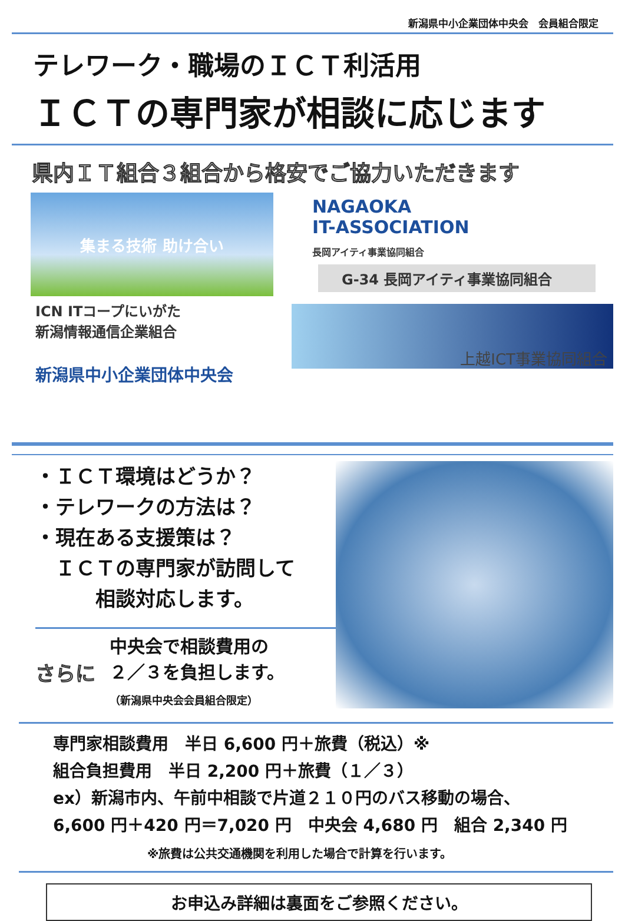新潟県中小企業団体中央会　会員組合限定
テレワーク・職場のＩＣＴ利活用
ＩＣＴの専門家が相談に応じます
県内ＩＴ組合３組合から格安でご協力いただきます
集まる技術 助け合い
ICN ITコープにいがた
新潟情報通信企業組合
新潟県中小企業団体中央会
NAGAOKA
IT-ASSOCIATION
長岡アイティ事業協同組合
G-34 長岡アイティ事業協同組合
上越ICT事業協同組合
・ＩＣＴ環境はどうか？
・テレワークの方法は？
・現在ある支援策は？
　ＩＣＴの専門家が訪問して
　　　相談対応します。
さらに 中央会で相談費用の
２／３を負担します。
（新潟県中央会会員組合限定）
専門家相談費用　半日 6,600 円＋旅費（税込）※
組合負担費用　半日 2,200 円＋旅費（１／３）
ex）新潟市内、午前中相談で片道２１０円のバス移動の場合、
6,600 円＋420 円＝7,020 円　中央会 4,680 円　組合 2,340 円
※旅費は公共交通機関を利用した場合で計算を行います。
お申込み詳細は裏面をご参照ください。